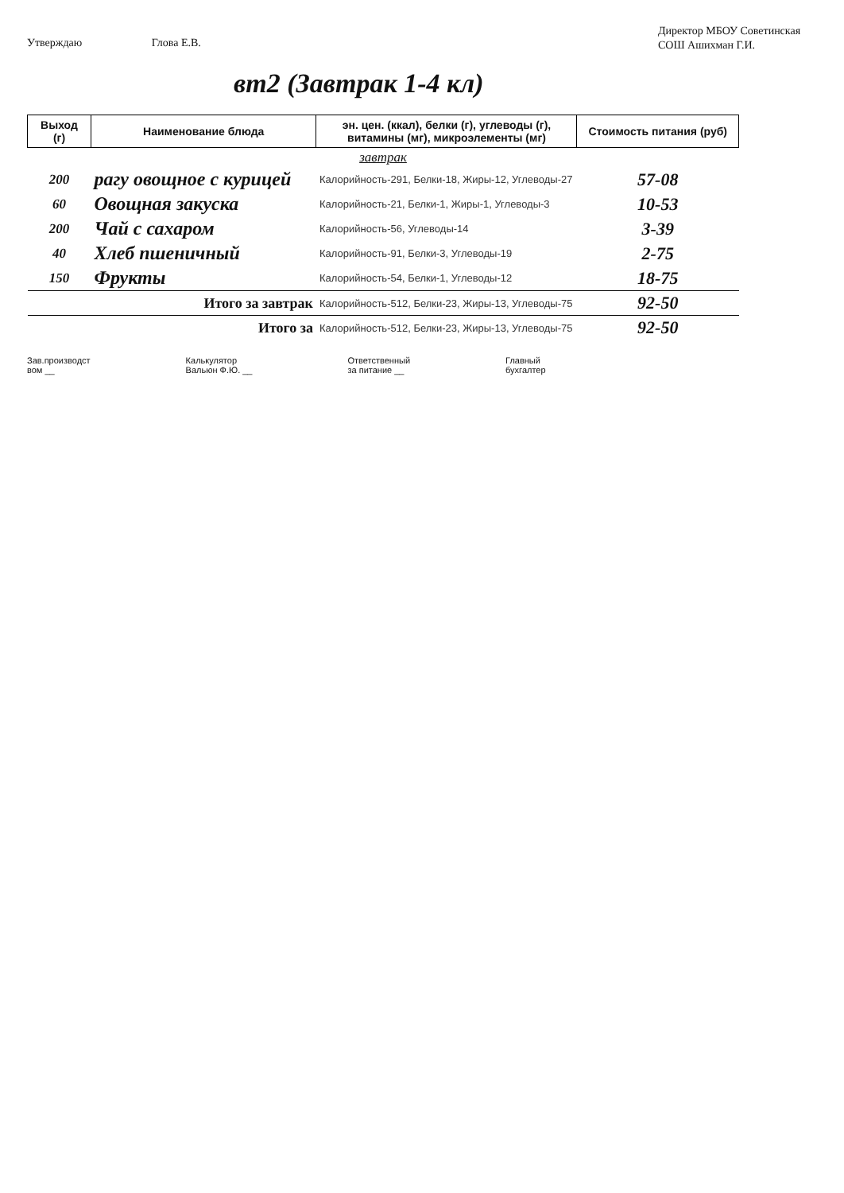Утверждаю Глова Е.В.
Директор МБОУ Советинская СОШ Ашихман Г.И.
вт2 (Завтрак 1-4 кл)
| Выход (г) | Наименование блюда | эн. цен. (ккал), белки (г), углеводы (г), витамины (мг), микроэлементы (мг) | Стоимость питания (руб) |
| --- | --- | --- | --- |
| завтрак | | | |
| 200 | рагу овощное с курицей | Калорийность-291, Белки-18, Жиры-12, Углеводы-27 | 57-08 |
| 60 | Овощная закуска | Калорийность-21, Белки-1, Жиры-1, Углеводы-3 | 10-53 |
| 200 | Чай с сахаром | Калорийность-56, Углеводы-14 | 3-39 |
| 40 | Хлеб пшеничный | Калорийность-91, Белки-3, Углеводы-19 | 2-75 |
| 150 | Фрукты | Калорийность-54, Белки-1, Углеводы-12 | 18-75 |
| Итого за завтрак | | Калорийность-512, Белки-23, Жиры-13, Углеводы-75 | 92-50 |
| Итого за | | Калорийность-512, Белки-23, Жиры-13, Углеводы-75 | 92-50 |
Зав.производст
вом __
Калькулятор
Вальюн Ф.Ю. __
Ответственный
за питание __
Главный
бухгалтер